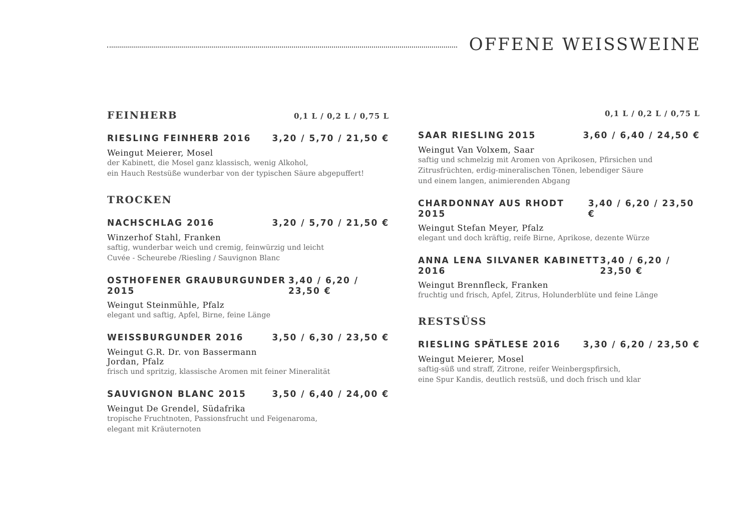OFFENE WEISSWEINE
FEINHERB
0,1 L / 0,2 L / 0,75 L
RIESLING FEINHERB 2016 3,20 / 5,70 / 21,50 €
Weingut Meierer, Mosel
der Kabinett, die Mosel ganz klassisch, wenig Alkohol,
ein Hauch Restsüße wunderbar von der typischen Säure abgepuffert!
TROCKEN
NACHSCHLAG 2016 3,20 / 5,70 / 21,50 €
Winzerhof Stahl, Franken
saftig, wunderbar weich und cremig, feinwürzig und leicht
Cuvée - Scheurebe /Riesling / Sauvignon Blanc
OSTHOFENER GRAUBURGUNDER 2015 3,40 / 6,20 / 23,50 €
Weingut Steinmühle, Pfalz
elegant und saftig, Apfel, Birne, feine Länge
WEISSBURGUNDER 2016 3,50 / 6,30 / 23,50 €
Weingut G.R. Dr. von Bassermann
Jordan, Pfalz
frisch und spritzig, klassische Aromen mit feiner Mineralität
SAUVIGNON BLANC 2015 3,50 / 6,40 / 24,00 €
Weingut De Grendel, Südafrika
tropische Fruchtnoten, Passionsfrucht und Feigenaroma,
elegant mit Kräuternoten
0,1 L / 0,2 L / 0,75 L
SAAR RIESLING 2015 3,60 / 6,40 / 24,50 €
Weingut Van Volxem, Saar
saftig und schmelzig mit Aromen von Aprikosen, Pfirsichen und
Zitrusfrüchten, erdig-mineralischen Tönen, lebendiger Säure
und einem langen, animierenden Abgang
CHARDONNAY AUS RHODT 2015 3,40 / 6,20 / 23,50 €
Weingut Stefan Meyer, Pfalz
elegant und doch kräftig, reife Birne, Aprikose, dezente Würze
ANNA LENA SILVANER KABINETT 2016 3,40 / 6,20 / 23,50 €
Weingut Brennfleck, Franken
fruchtig und frisch, Apfel, Zitrus, Holunderblüte und feine Länge
RESTSÜSS
RIESLING SPÄTLESE 2016 3,30 / 6,20 / 23,50 €
Weingut Meierer, Mosel
saftig-süß und straff, Zitrone, reifer Weinbergspfirsich,
eine Spur Kandis, deutlich restsüß, und doch frisch und klar